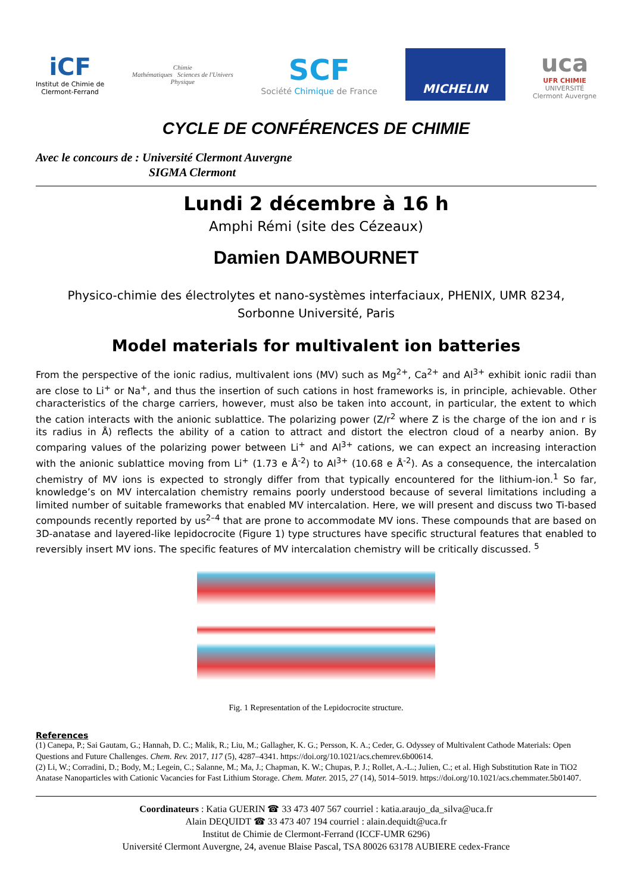iCF
Institut de Chimie de
Clermont-Ferrand
Chimie
Mathématiques Sciences de l'Univers
Physique
SCF
Société Chimique de France
MICHELIN
uca
UFR CHIMIE
UNIVERSITÉ
Clermont Auvergne
CYCLE DE CONFÉRENCES DE CHIMIE
Avec le concours de : Université Clermont Auvergne
SIGMA Clermont
Lundi 2 décembre à 16 h
Amphi Rémi (site des Cézeaux)
Damien DAMBOURNET
Physico-chimie des électrolytes et nano-systèmes interfaciaux, PHENIX, UMR 8234,
Sorbonne Université, Paris
Model materials for multivalent ion batteries
From the perspective of the ionic radius, multivalent ions (MV) such as Mg<sup>2+</sup>, Ca<sup>2+</sup> and Al<sup>3+</sup> exhibit ionic radii than are close to Li<sup>+</sup> or Na<sup>+</sup>, and thus the insertion of such cations in host frameworks is, in principle, achievable. Other characteristics of the charge carriers, however, must also be taken into account, in particular, the extent to which the cation interacts with the anionic sublattice. The polarizing power (Z/r<sup>2</sup> where Z is the charge of the ion and r is its radius in Å) reflects the ability of a cation to attract and distort the electron cloud of a nearby anion. By comparing values of the polarizing power between Li<sup>+</sup> and Al<sup>3+</sup> cations, we can expect an increasing interaction with the anionic sublattice moving from Li<sup>+</sup> (1.73 e Å<sup>-2</sup>) to Al<sup>3+</sup> (10.68 e Å<sup>-2</sup>). As a consequence, the intercalation chemistry of MV ions is expected to strongly differ from that typically encountered for the lithium-ion.<sup>1</sup> So far, knowledge’s on MV intercalation chemistry remains poorly understood because of several limitations including a limited number of suitable frameworks that enabled MV intercalation. Here, we will present and discuss two Ti-based compounds recently reported by us<sup>2–4</sup> that are prone to accommodate MV ions. These compounds that are based on 3D-anatase and layered-like lepidocrocite (Figure 1) type structures have specific structural features that enabled to reversibly insert MV ions. The specific features of MV intercalation chemistry will be critically discussed. <sup>5</sup>
Fig. 1 Representation of the Lepidocrocite structure.
References
(1) Canepa, P.; Sai Gautam, G.; Hannah, D. C.; Malik, R.; Liu, M.; Gallagher, K. G.; Persson, K. A.; Ceder, G. Odyssey of Multivalent Cathode Materials: Open Questions and Future Challenges. Chem. Rev. 2017, 117 (5), 4287–4341. https://doi.org/10.1021/acs.chemrev.6b00614.
(2) Li, W.; Corradini, D.; Body, M.; Legein, C.; Salanne, M.; Ma, J.; Chapman, K. W.; Chupas, P. J.; Rollet, A.-L.; Julien, C.; et al. High Substitution Rate in TiO2 Anatase Nanoparticles with Cationic Vacancies for Fast Lithium Storage. Chem. Mater. 2015, 27 (14), 5014–5019. https://doi.org/10.1021/acs.chemmater.5b01407.
Coordinateurs : Katia GUERIN ☎ 33 473 407 567 courriel : katia.araujo_da_silva@uca.fr
Alain DEQUIDT ☎ 33 473 407 194 courriel : alain.dequidt@uca.fr
Institut de Chimie de Clermont-Ferrand (ICCF-UMR 6296)
Université Clermont Auvergne, 24, avenue Blaise Pascal, TSA 80026 63178 AUBIERE cedex-France